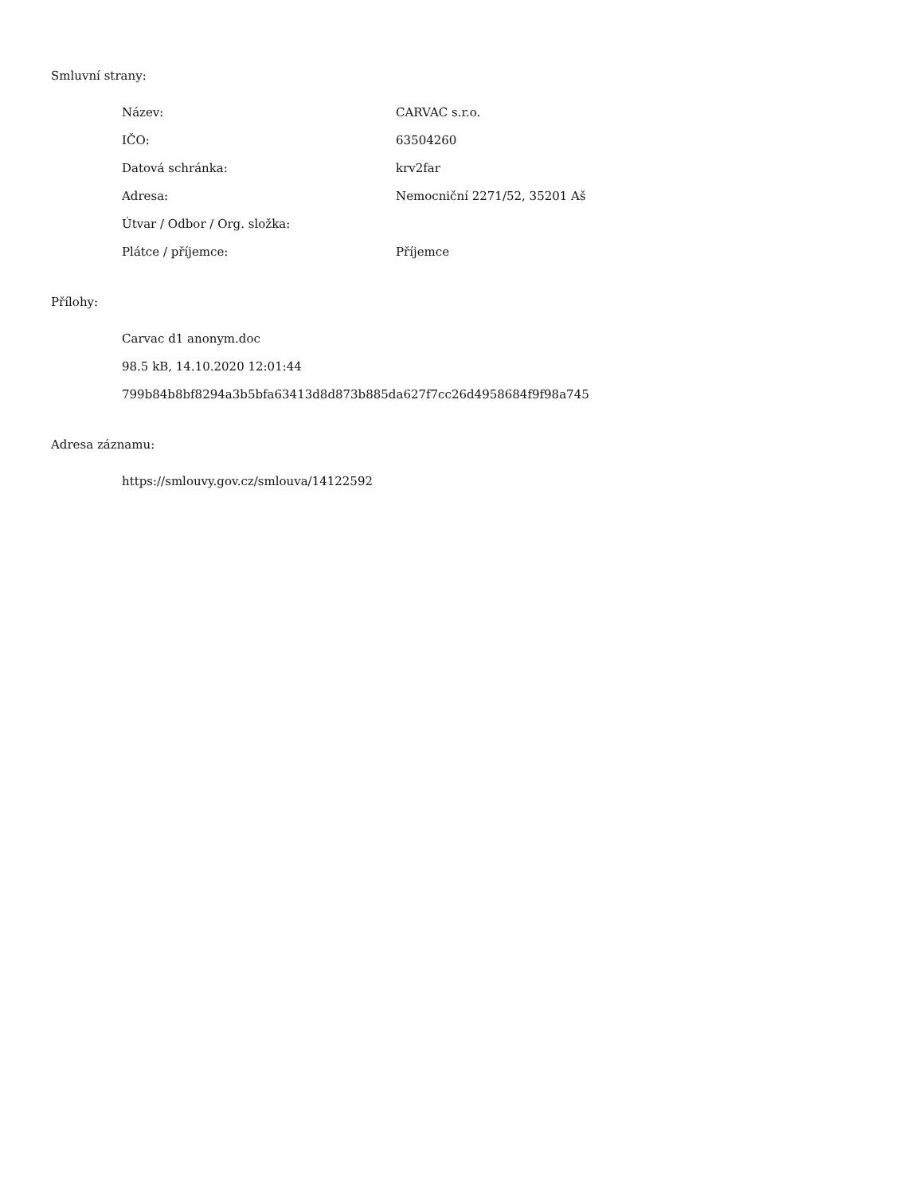Smluvní strany:
| Název: | CARVAC s.r.o. |
| IČO: | 63504260 |
| Datová schránka: | krv2far |
| Adresa: | Nemocniční 2271/52, 35201 Aš |
| Útvar / Odbor / Org. složka: | |
| Plátce / příjemce: | Příjemce |
Přílohy:
Carvac d1 anonym.doc
98.5 kB, 14.10.2020 12:01:44
799b84b8bf8294a3b5bfa63413d8d873b885da627f7cc26d4958684f9f98a745
Adresa záznamu:
https://smlouvy.gov.cz/smlouva/14122592